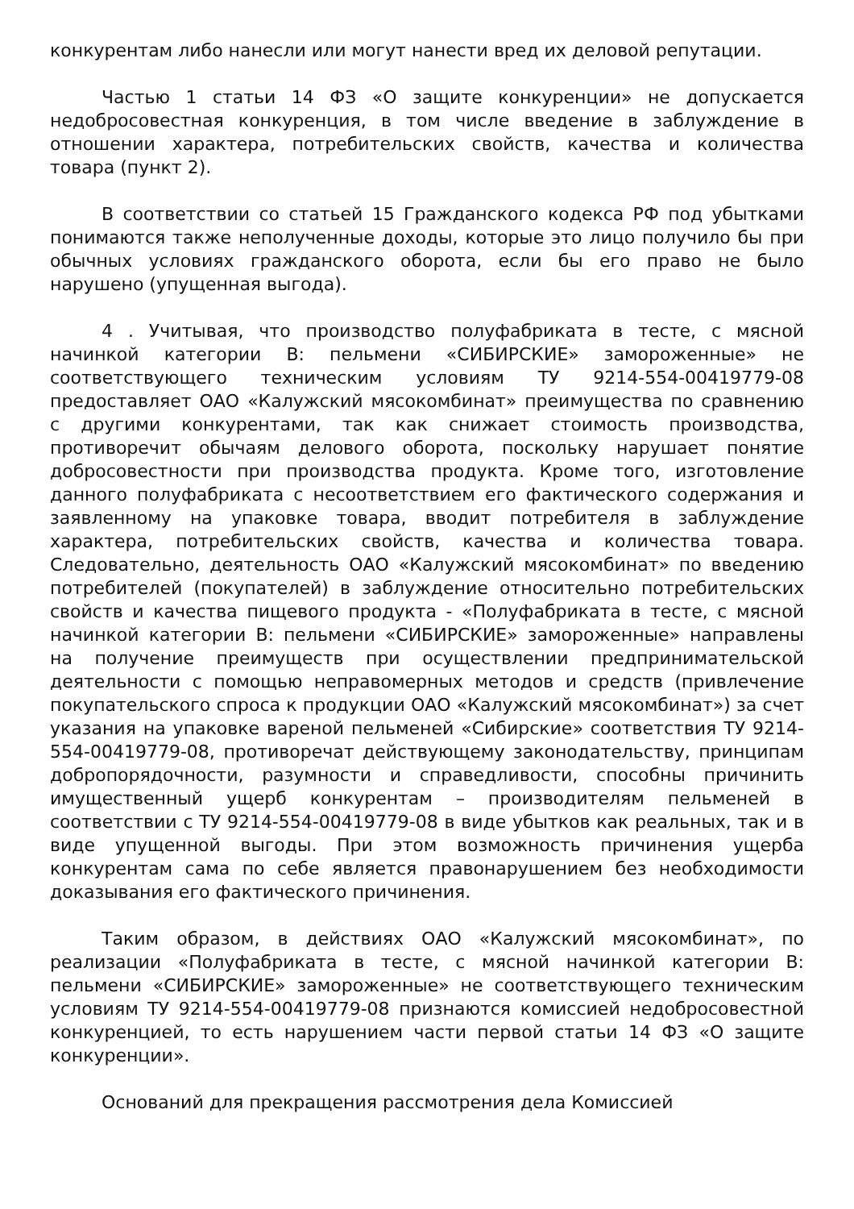конкурентам либо нанесли или могут нанести вред их деловой репутации.
Частью 1 статьи 14 ФЗ «О защите конкуренции» не допускается недобросовестная конкуренция, в том числе введение в заблуждение в отношении характера, потребительских свойств, качества и количества товара (пункт 2).
В соответствии со статьей 15 Гражданского кодекса РФ под убытками понимаются также неполученные доходы, которые это лицо получило бы при обычных условиях гражданского оборота, если бы его право не было нарушено (упущенная выгода).
4 . Учитывая, что производство полуфабриката в тесте, с мясной начинкой категории В: пельмени «СИБИРСКИЕ» замороженные» не соответствующего техническим условиям ТУ 9214-554-00419779-08 предоставляет ОАО «Калужский мясокомбинат» преимущества по сравнению с другими конкурентами, так как снижает стоимость производства, противоречит обычаям делового оборота, поскольку нарушает понятие добросовестности при производства продукта. Кроме того, изготовление данного полуфабриката с несоответствием его фактического содержания и заявленному на упаковке товара, вводит потребителя в заблуждение характера, потребительских свойств, качества и количества товара. Следовательно, деятельность ОАО «Калужский мясокомбинат» по введению потребителей (покупателей) в заблуждение относительно потребительских свойств и качества пищевого продукта - «Полуфабриката в тесте, с мясной начинкой категории В: пельмени «СИБИРСКИЕ» замороженные» направлены на получение преимуществ при осуществлении предпринимательской деятельности с помощью неправомерных методов и средств (привлечение покупательского спроса к продукции ОАО «Калужский мясокомбинат») за счет указания на упаковке вареной пельменей «Сибирские» соответствия ТУ 9214-554-00419779-08, противоречат действующему законодательству, принципам добропорядочности, разумности и справедливости, способны причинить имущественный ущерб конкурентам – производителям пельменей в соответствии с ТУ 9214-554-00419779-08 в виде убытков как реальных, так и в виде упущенной выгоды. При этом возможность причинения ущерба конкурентам сама по себе является правонарушением без необходимости доказывания его фактического причинения.
Таким образом, в действиях ОАО «Калужский мясокомбинат», по реализации «Полуфабриката в тесте, с мясной начинкой категории В: пельмени «СИБИРСКИЕ» замороженные» не соответствующего техническим условиям ТУ 9214-554-00419779-08 признаются комиссией недобросовестной конкуренцией, то есть нарушением части первой статьи 14 ФЗ «О защите конкуренции».
Оснований для прекращения рассмотрения дела Комиссией